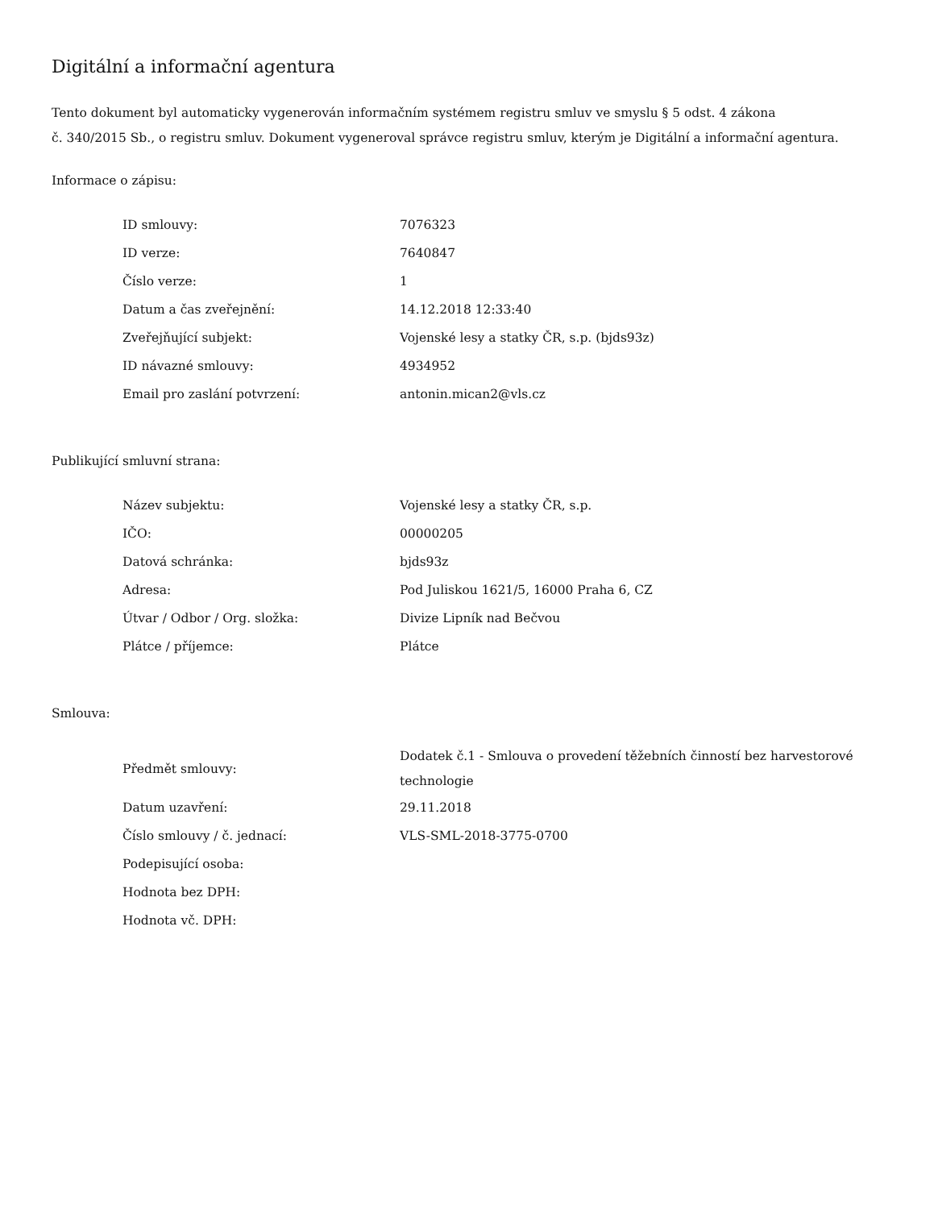Digitální a informační agentura
Tento dokument byl automaticky vygenerován informačním systémem registru smluv ve smyslu § 5 odst. 4 zákona
č. 340/2015 Sb., o registru smluv. Dokument vygeneroval správce registru smluv, kterým je Digitální a informační agentura.
Informace o zápisu:
| ID smlouvy: | 7076323 |
| ID verze: | 7640847 |
| Číslo verze: | 1 |
| Datum a čas zveřejnění: | 14.12.2018 12:33:40 |
| Zveřejňující subjekt: | Vojenské lesy a statky ČR, s.p. (bjds93z) |
| ID návazné smlouvy: | 4934952 |
| Email pro zaslání potvrzení: | antonin.mican2@vls.cz |
Publikující smluvní strana:
| Název subjektu: | Vojenské lesy a statky ČR, s.p. |
| IČO: | 00000205 |
| Datová schránka: | bjds93z |
| Adresa: | Pod Juliskou 1621/5, 16000 Praha 6, CZ |
| Útvar / Odbor / Org. složka: | Divize Lipník nad Bečvou |
| Plátce / příjemce: | Plátce |
Smlouva:
| Předmět smlouvy: | Dodatek č.1 - Smlouva o provedení těžebních činností bez harvestorové technologie |
| Datum uzavření: | 29.11.2018 |
| Číslo smlouvy / č. jednací: | VLS-SML-2018-3775-0700 |
| Podepisující osoba: | |
| Hodnota bez DPH: | |
| Hodnota vč. DPH: | |